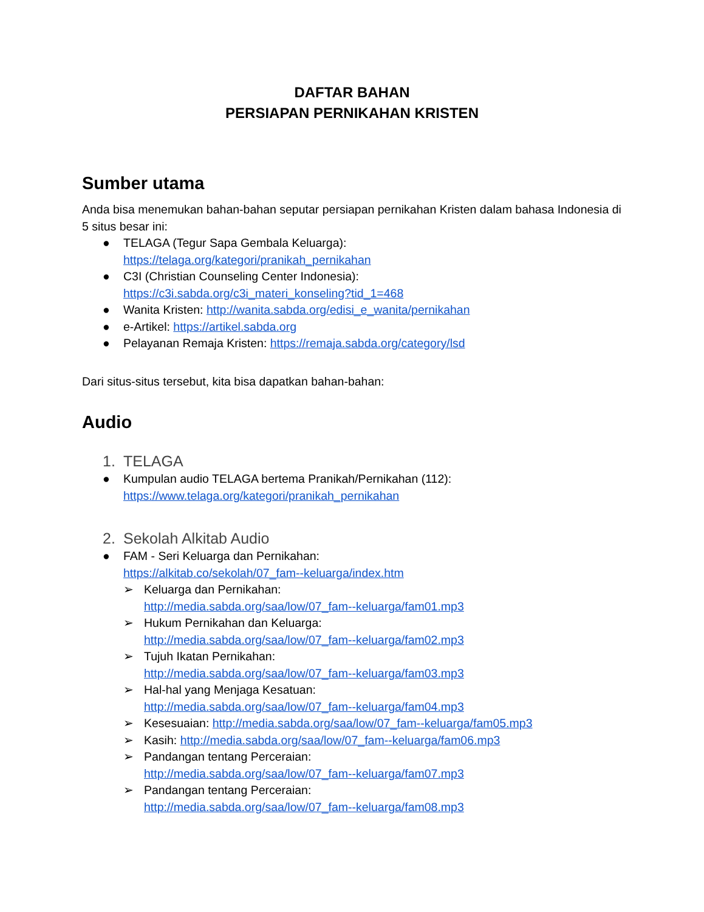DAFTAR BAHAN
PERSIAPAN PERNIKAHAN KRISTEN
Sumber utama
Anda bisa menemukan bahan-bahan seputar persiapan pernikahan Kristen dalam bahasa Indonesia di 5 situs besar ini:
● TELAGA (Tegur Sapa Gembala Keluarga):
https://telaga.org/kategori/pranikah_pernikahan
● C3I (Christian Counseling Center Indonesia):
https://c3i.sabda.org/c3i_materi_konseling?tid_1=468
● Wanita Kristen: http://wanita.sabda.org/edisi_e_wanita/pernikahan
● e-Artikel: https://artikel.sabda.org
● Pelayanan Remaja Kristen: https://remaja.sabda.org/category/lsd
Dari situs-situs tersebut, kita bisa dapatkan bahan-bahan:
Audio
1. TELAGA
● Kumpulan audio TELAGA bertema Pranikah/Pernikahan (112):
https://www.telaga.org/kategori/pranikah_pernikahan
2. Sekolah Alkitab Audio
● FAM - Seri Keluarga dan Pernikahan:
https://alkitab.co/sekolah/07_fam--keluarga/index.htm
➢ Keluarga dan Pernikahan:
http://media.sabda.org/saa/low/07_fam--keluarga/fam01.mp3
➢ Hukum Pernikahan dan Keluarga:
http://media.sabda.org/saa/low/07_fam--keluarga/fam02.mp3
➢ Tujuh Ikatan Pernikahan:
http://media.sabda.org/saa/low/07_fam--keluarga/fam03.mp3
➢ Hal-hal yang Menjaga Kesatuan:
http://media.sabda.org/saa/low/07_fam--keluarga/fam04.mp3
➢ Kesesuaian: http://media.sabda.org/saa/low/07_fam--keluarga/fam05.mp3
➢ Kasih: http://media.sabda.org/saa/low/07_fam--keluarga/fam06.mp3
➢ Pandangan tentang Perceraian:
http://media.sabda.org/saa/low/07_fam--keluarga/fam07.mp3
➢ Pandangan tentang Perceraian:
http://media.sabda.org/saa/low/07_fam--keluarga/fam08.mp3